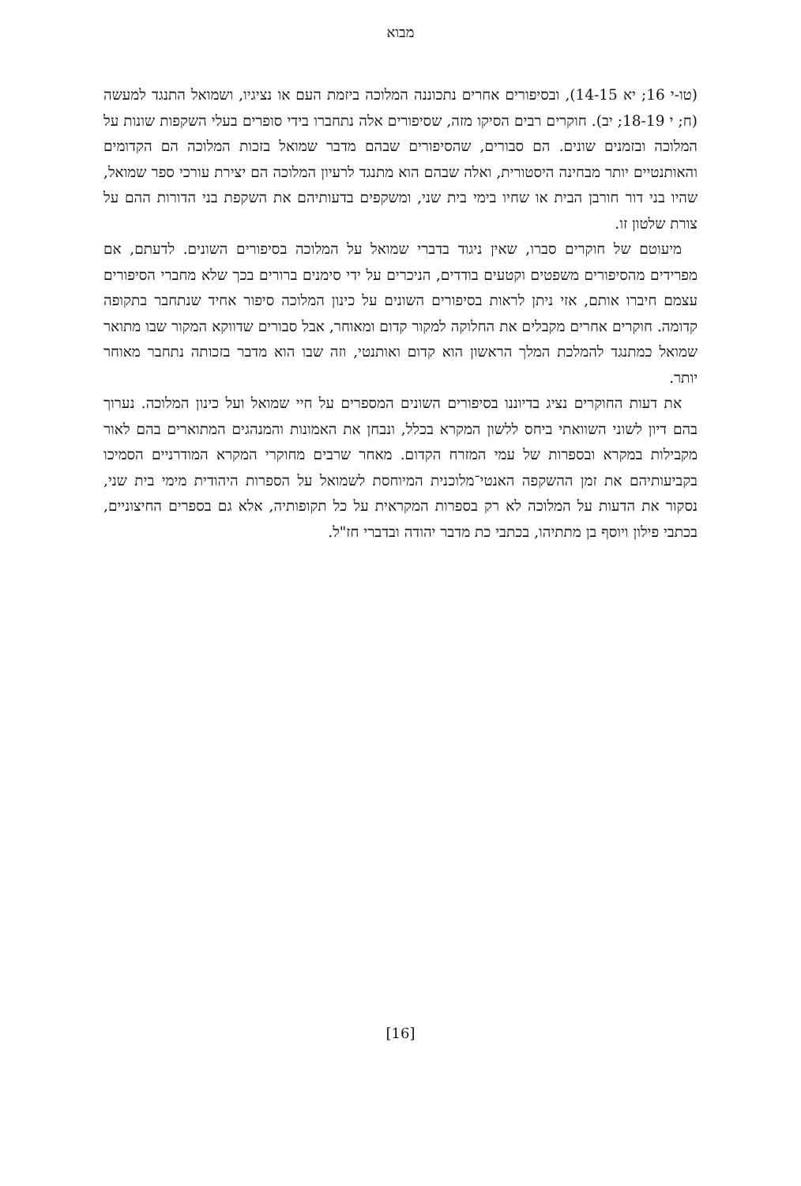מבוא
(טו-י 16; יא 14-15), ובסיפורים אחרים נתכוננה המלוכה ביזמת העם או נציגיו, ושמואל התנגד למעשה (ח; י 18-19; יב). חוקרים רבים הסיקו מזה, שסיפורים אלה נתחברו בידי סופרים בעלי השקפות שונות על המלוכה ובזמנים שונים. הם סבורים, שהסיפורים שבהם מדבר שמואל בזכות המלוכה הם הקדומים והאותנטיים יותר מבחינה היסטורית, ואלה שבהם הוא מתנגד לרעיון המלוכה הם יצירת עורכי ספר שמואל, שהיו בני דור חורבן הבית או שחיו בימי בית שני, ומשקפים בדעותיהם את השקפת בני הדורות ההם על צורת שלטון זו.
מיעוטם של חוקרים סברו, שאין ניגוד בדברי שמואל על המלוכה בסיפורים השונים. לדעתם, אם מפרידים מהסיפורים משפטים וקטעים בודדים, הניכרים על ידי סימנים ברורים בכך שלא מחברי הסיפורים עצמם חיברו אותם, אזי ניתן לראות בסיפורים השונים על כינון המלוכה סיפור אחיד שנתחבר בתקופה קדומה. חוקרים אחרים מקבלים את החלוקה למקור קדום ומאוחר, אבל סבורים שדווקא המקור שבו מתואר שמואל כמתנגד להמלכת המלך הראשון הוא קדום ואותנטי, וזה שבו הוא מדבר בזכותה נתחבר מאוחר יותר.
את דעות החוקרים נציג בדיוננו בסיפורים השונים המספרים על חיי שמואל ועל כינון המלוכה. נערוך בהם דיון לשוני השוואתי ביחס ללשון המקרא בכלל, ונבחן את האמונות והמנהגים המתוארים בהם לאור מקבילות במקרא ובספרות של עמי המזרח הקדום. מאחר שרבים מחוקרי המקרא המודרניים הסמיכו בקביעותיהם את זמן ההשקפה האנטי־מלוכנית המיוחסת לשמואל על הספרות היהודית מימי בית שני, נסקור את הדעות על המלוכה לא רק בספרות המקראית על כל תקופותיה, אלא גם בספרים החיצוניים, בכתבי פילון ויוסף בן מתתיהו, בכתבי כת מדבר יהודה ובדברי חז"ל.
[16]